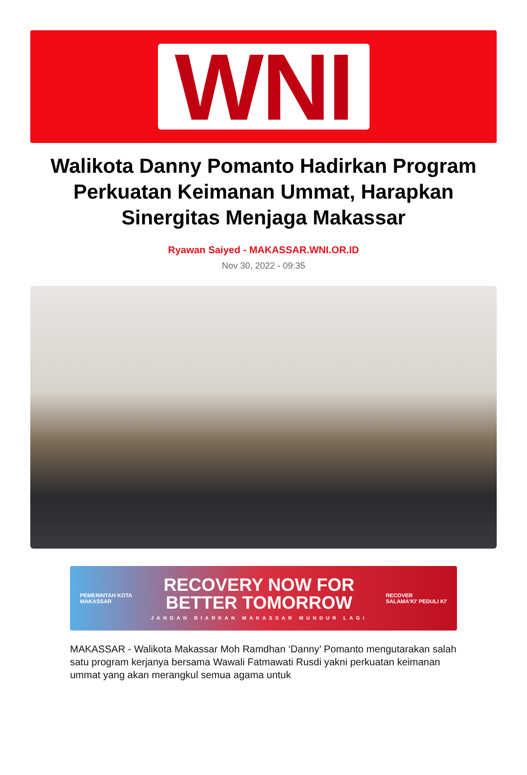WNI
Walikota Danny Pomanto Hadirkan Program Perkuatan Keimanan Ummat, Harapkan Sinergitas Menjaga Makassar
Ryawan Saiyed - MAKASSAR.WNI.OR.ID
Nov 30, 2022 - 09:35
PEMERINTAH KOTA
MAKASSAR
RECOVERY NOW FOR
BETTER TOMORROW
JANGAN BIARKAN MAKASSAR MUNDUR LAGI
RECOVER
SALAMA'KI' PEDULI KI'
MAKASSAR - Walikota Makassar Moh Ramdhan ‘Danny’ Pomanto mengutarakan salah satu program kerjanya bersama Wawali Fatmawati Rusdi yakni perkuatan keimanan ummat yang akan merangkul semua agama untuk